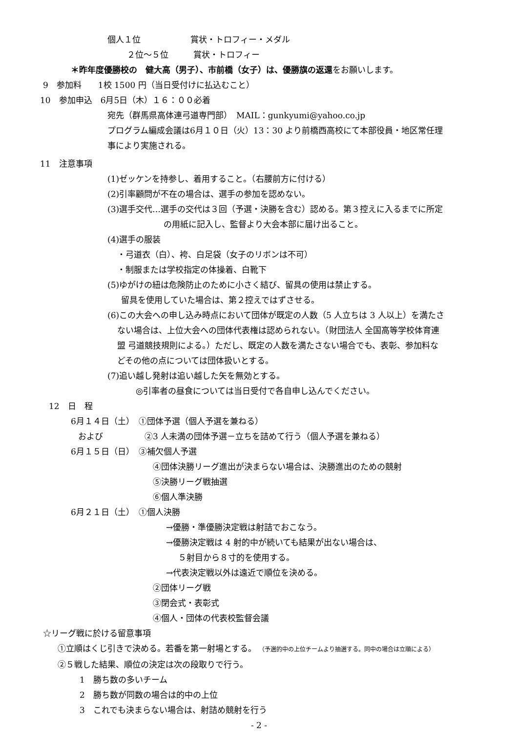個人１位　　　　　　賞状・トロフィー・メダル
２位～５位　　　賞状・トロフィー
＊昨年度優勝校の　健大高（男子）、市前橋（女子）は、優勝旗の返還をお願いします。
9　参加料　　1校 1500 円（当日受付けに払込むこと）
10　参加申込　6月5日（木）１６：００必着
宛先（群馬県高体連弓道専門部）　MAIL：gunkyumi@yahoo.co.jp
プログラム編成会議は6月１０日（火）13：30 より前橋西高校にて本部役員・地区常任理
事により実施される。
11　注意事項
(1)ゼッケンを持参し、着用すること。（右腰前方に付ける）
(2)引率顧問が不在の場合は、選手の参加を認めない。
(3)選手交代…選手の交代は３回（予選・決勝を含む）認める。第３控えに入るまでに所定
の用紙に記入し、監督より大会本部に届け出ること。
(4)選手の服装
・弓道衣（白）、袴、白足袋（女子のリボンは不可）
・制服または学校指定の体操着、白靴下
(5)ゆがけの紐は危険防止のために小さく結び、留具の使用は禁止する。
留具を使用していた場合は、第２控えではずさせる。
(6)この大会への申し込み時点において団体が既定の人数（5 人立ちは 3 人以上）を満たさ
ない場合は、上位大会への団体代表権は認められない。（財団法人 全国高等学校体育連
盟 弓道競技規則による。）ただし、既定の人数を満たさない場合でも、表彰、参加料な
どその他の点については団体扱いとする。
(7)追い越し発射は追い越した矢を無効とする。
◎引率者の昼食については当日受付で各自申し込んでください。
12　日　程
6月１４日（土）　①団体予選（個人予選を兼ねる）
および　　　　　②3 人未満の団体予選－立ちを詰めて行う（個人予選を兼ねる）
6月１５日（日）　③補欠個人予選
④団体決勝リーグ進出が決まらない場合は、決勝進出のための競射
⑤決勝リーグ戦抽選
⑥個人準決勝
6月２１日（土）　①個人決勝
→優勝・準優勝決定戦は射詰でおこなう。
→優勝決定戦は 4 射的中が続いても結果が出ない場合は、
５射目から８寸的を使用する。
→代表決定戦以外は遠近で順位を決める。
②団体リーグ戦
③閉会式・表彰式
④個人・団体の代表校監督会議
☆リーグ戦に於ける留意事項
①立順はくじ引きで決める。若番を第一射場とする。 （予選的中の上位チームより抽選する。同中の場合は立順による）
②５戦した結果、順位の決定は次の段取りで行う。
1　勝ち数の多いチーム
2　勝ち数が同数の場合は的中の上位
3　これでも決まらない場合は、射詰め競射を行う
- 2 -